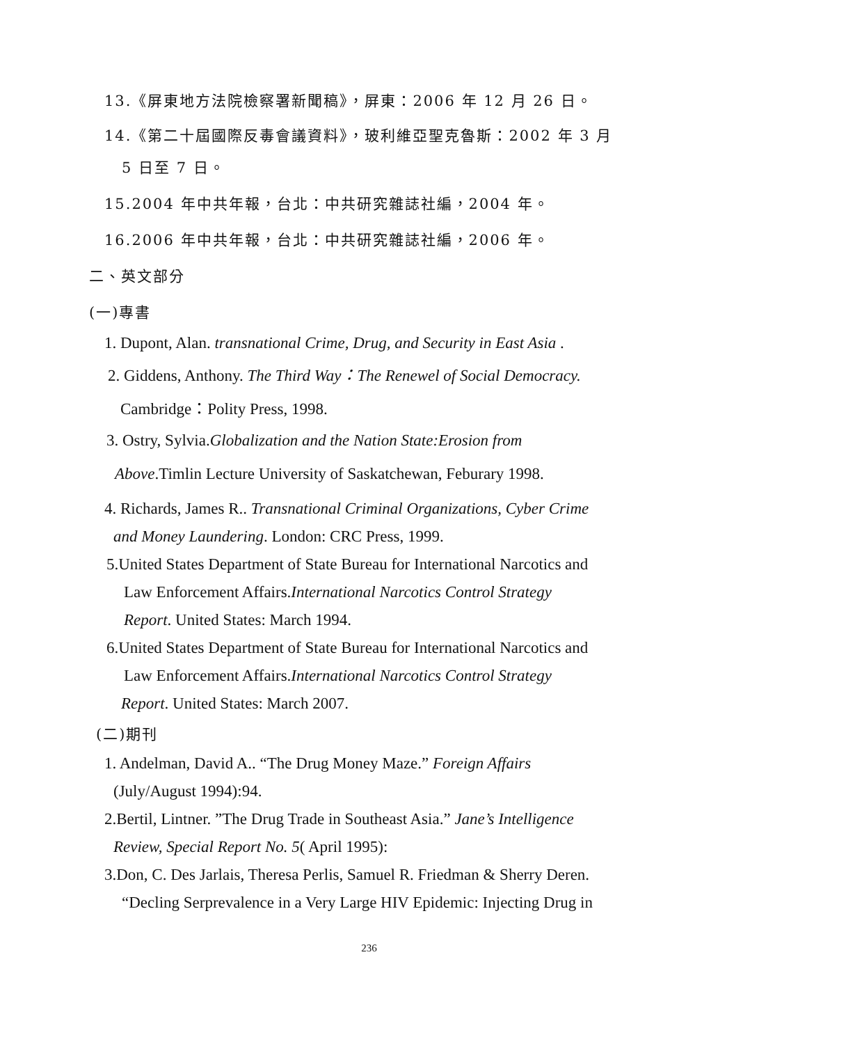13.《屏東地方法院檢察署新聞稿》，屏東：2006 年 12 月 26 日。
14.《第二十屆國際反毒會議資料》，玻利維亞聖克魯斯：2002 年 3 月
5 日至 7 日。
15.2004 年中共年報，台北：中共研究雜誌社編，2004 年。
16.2006 年中共年報，台北：中共研究雜誌社編，2006 年。
二、英文部分
(一)專書
1. Dupont, Alan. transnational Crime, Drug, and Security in East Asia .
2. Giddens, Anthony. The Third Way：The Renewel of Social Democracy.
Cambridge：Polity Press, 1998.
3. Ostry, Sylvia.Globalization and the Nation State:Erosion from
Above.Timlin Lecture University of Saskatchewan, Feburary 1998.
4. Richards, James R.. Transnational Criminal Organizations, Cyber Crime
and Money Laundering. London: CRC Press, 1999.
5.United States Department of State Bureau for International Narcotics and
Law Enforcement Affairs.International Narcotics Control Strategy
Report. United States: March 1994.
6.United States Department of State Bureau for International Narcotics and
Law Enforcement Affairs.International Narcotics Control Strategy
Report. United States: March 2007.
(二)期刊
1. Andelman, David A.. “The Drug Money Maze.” Foreign Affairs
(July/August 1994):94.
2.Bertil, Lintner. ”The Drug Trade in Southeast Asia.” Jane’s Intelligence
Review, Special Report No. 5( April 1995):
3.Don, C. Des Jarlais, Theresa Perlis, Samuel R. Friedman & Sherry Deren.
“Decling Serprevalence in a Very Large HIV Epidemic: Injecting Drug in
236